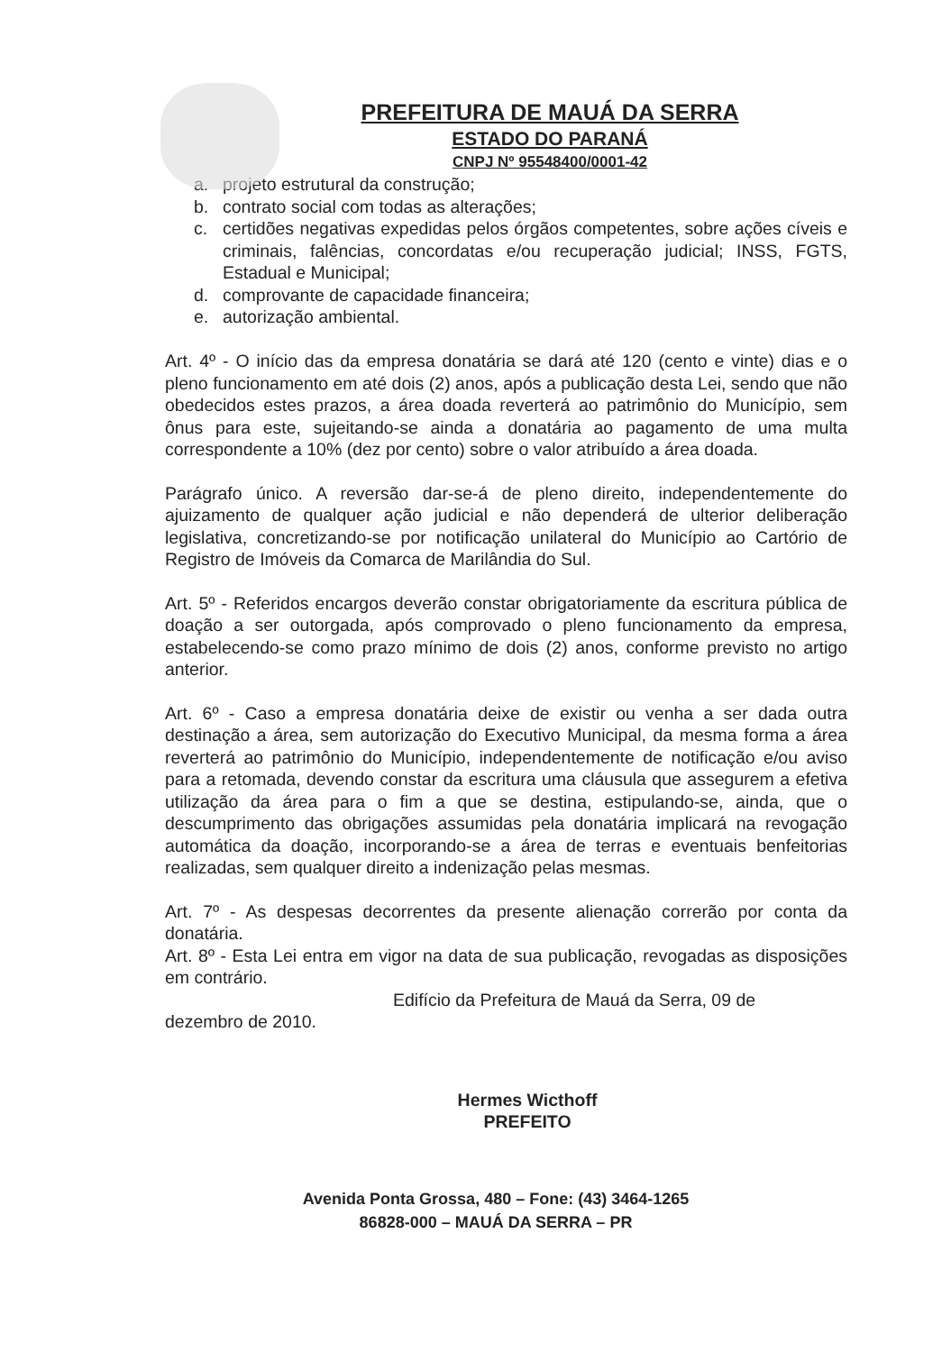PREFEITURA DE MAUÁ DA SERRA
ESTADO DO PARANÁ
CNPJ Nº 95548400/0001-42
a. projeto estrutural da construção;
b. contrato social com todas as alterações;
c. certidões negativas expedidas pelos órgãos competentes, sobre ações cíveis e criminais, falências, concordatas e/ou recuperação judicial; INSS, FGTS, Estadual e Municipal;
d. comprovante de capacidade financeira;
e. autorização ambiental.
Art. 4º - O início das da empresa donatária se dará até 120 (cento e vinte) dias e o pleno funcionamento em até dois (2) anos, após a publicação desta Lei, sendo que não obedecidos estes prazos, a área doada reverterá ao patrimônio do Município, sem ônus para este, sujeitando-se ainda a donatária ao pagamento de uma multa correspondente a 10% (dez por cento) sobre o valor atribuído a área doada.
Parágrafo único. A reversão dar-se-á de pleno direito, independentemente do ajuizamento de qualquer ação judicial e não dependerá de ulterior deliberação legislativa, concretizando-se por notificação unilateral do Município ao Cartório de Registro de Imóveis da Comarca de Marilândia do Sul.
Art. 5º - Referidos encargos deverão constar obrigatoriamente da escritura pública de doação a ser outorgada, após comprovado o pleno funcionamento da empresa, estabelecendo-se como prazo mínimo de dois (2) anos, conforme previsto no artigo anterior.
Art. 6º - Caso a empresa donatária deixe de existir ou venha a ser dada outra destinação a área, sem autorização do Executivo Municipal, da mesma forma a área reverterá ao patrimônio do Município, independentemente de notificação e/ou aviso para a retomada, devendo constar da escritura uma cláusula que assegurem a efetiva utilização da área para o fim a que se destina, estipulando-se, ainda, que o descumprimento das obrigações assumidas pela donatária implicará na revogação automática da doação, incorporando-se a área de terras e eventuais benfeitorias realizadas, sem qualquer direito a indenização pelas mesmas.
Art. 7º - As despesas decorrentes da presente alienação correrão por conta da donatária.
Art. 8º - Esta Lei entra em vigor na data de sua publicação, revogadas as disposições em contrário.
Edifício da Prefeitura de Mauá da Serra, 09 de
dezembro de 2010.
Hermes Wicthoff
PREFEITO
Avenida Ponta Grossa, 480 – Fone: (43) 3464-1265
86828-000 – MAUÁ DA SERRA – PR